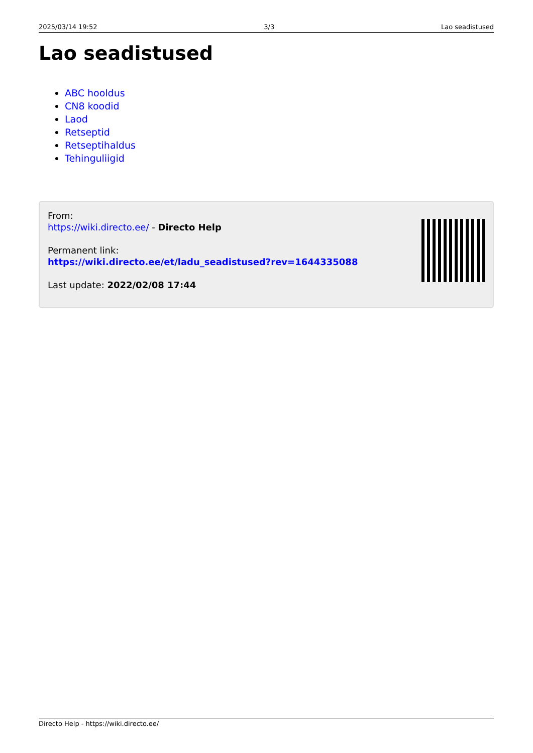2025/03/14 19:52 3/3 Lao seadistused
Lao seadistused
ABC hooldus
CN8 koodid
Laod
Retseptid
Retseptihaldus
Tehinguliigid
From:
https://wiki.directo.ee/ - Directo Help
Permanent link:
https://wiki.directo.ee/et/ladu_seadistused?rev=1644335088
Last update: 2022/02/08 17:44
Directo Help - https://wiki.directo.ee/